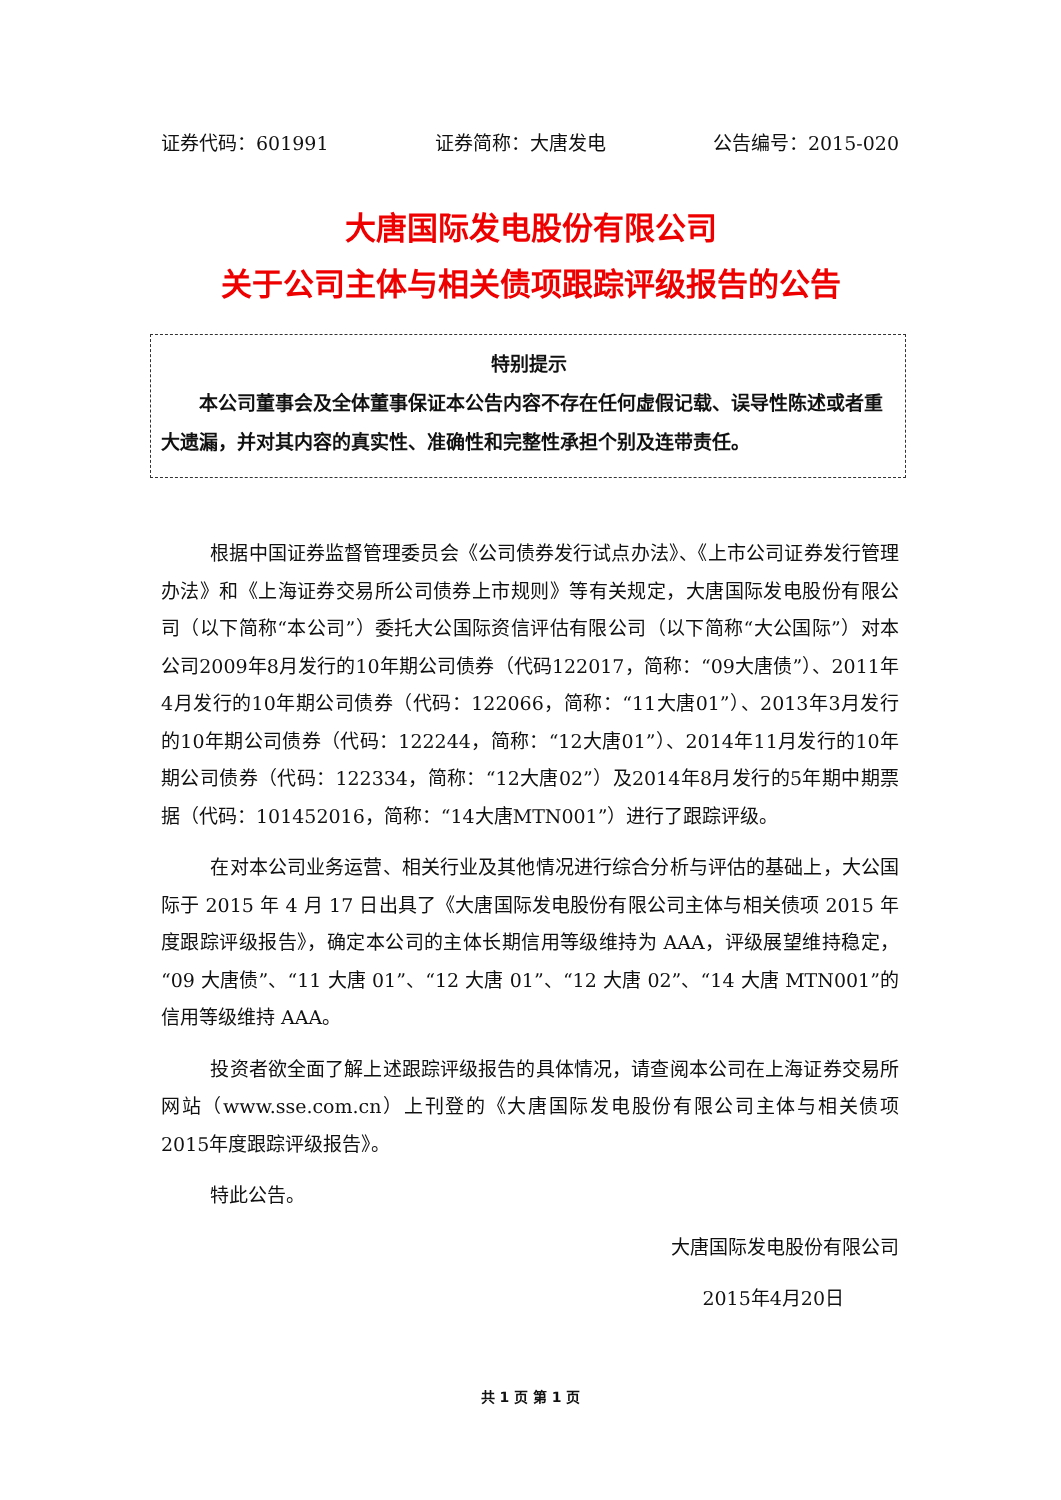证券代码：601991 证券简称：大唐发电 公告编号：2015-020
大唐国际发电股份有限公司
关于公司主体与相关债项跟踪评级报告的公告
特别提示
本公司董事会及全体董事保证本公告内容不存在任何虚假记载、误导性陈述或者重大遗漏，并对其内容的真实性、准确性和完整性承担个别及连带责任。
根据中国证券监督管理委员会《公司债券发行试点办法》、《上市公司证券发行管理办法》和《上海证券交易所公司债券上市规则》等有关规定，大唐国际发电股份有限公司（以下简称“本公司”）委托大公国际资信评估有限公司（以下简称“大公国际”）对本公司2009年8月发行的10年期公司债券（代码122017，简称：“09大唐债”）、2011年4月发行的10年期公司债券（代码：122066，简称：“11大唐01”）、2013年3月发行的10年期公司债券（代码：122244，简称：“12大唐01”）、2014年11月发行的10年期公司债券（代码：122334，简称：“12大唐02”）及2014年8月发行的5年期中期票据（代码：101452016，简称：“14大唐MTN001”）进行了跟踪评级。
在对本公司业务运营、相关行业及其他情况进行综合分析与评估的基础上，大公国际于 2015 年 4 月 17 日出具了《大唐国际发电股份有限公司主体与相关债项 2015 年度跟踪评级报告》，确定本公司的主体长期信用等级维持为 AAA，评级展望维持稳定，“09 大唐债”、“11 大唐 01”、“12 大唐 01”、“12 大唐 02”、“14 大唐 MTN001”的信用等级维持 AAA。
投资者欲全面了解上述跟踪评级报告的具体情况，请查阅本公司在上海证券交易所网站（www.sse.com.cn）上刊登的《大唐国际发电股份有限公司主体与相关债项2015年度跟踪评级报告》。
特此公告。
大唐国际发电股份有限公司
2015年4月20日
共 1 页 第 1 页